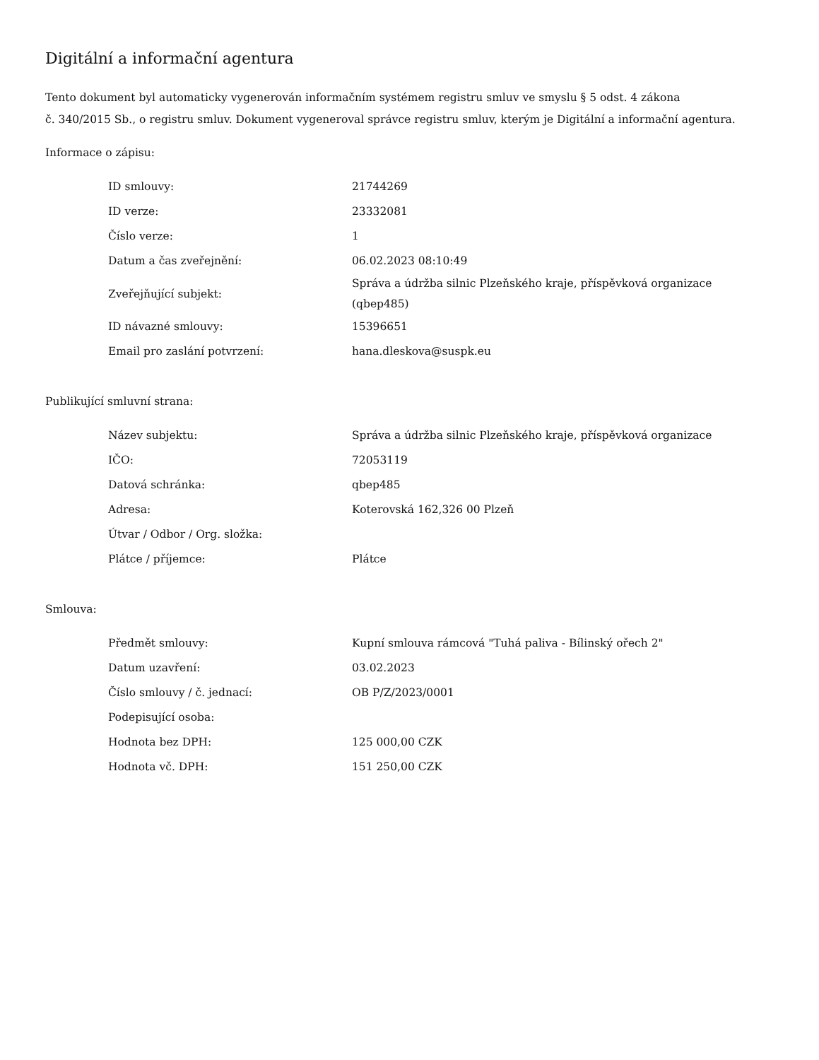Digitální a informační agentura
Tento dokument byl automaticky vygenerován informačním systémem registru smluv ve smyslu § 5 odst. 4 zákona
č. 340/2015 Sb., o registru smluv. Dokument vygeneroval správce registru smluv, kterým je Digitální a informační agentura.
Informace o zápisu:
| ID smlouvy: | 21744269 |
| ID verze: | 23332081 |
| Číslo verze: | 1 |
| Datum a čas zveřejnění: | 06.02.2023 08:10:49 |
| Zveřejňující subjekt: | Správa a údržba silnic Plzeňského kraje, příspěvková organizace (qbep485) |
| ID návazné smlouvy: | 15396651 |
| Email pro zaslání potvrzení: | hana.dleskova@suspk.eu |
Publikující smluvní strana:
| Název subjektu: | Správa a údržba silnic Plzeňského kraje, příspěvková organizace |
| IČO: | 72053119 |
| Datová schránka: | qbep485 |
| Adresa: | Koterovská 162,326 00 Plzeň |
| Útvar / Odbor / Org. složka: | |
| Plátce / příjemce: | Plátce |
Smlouva:
| Předmět smlouvy: | Kupní smlouva rámcová "Tuhá paliva - Bílinský ořech 2" |
| Datum uzavření: | 03.02.2023 |
| Číslo smlouvy / č. jednací: | OB P/Z/2023/0001 |
| Podepisující osoba: | |
| Hodnota bez DPH: | 125 000,00 CZK |
| Hodnota vč. DPH: | 151 250,00 CZK |